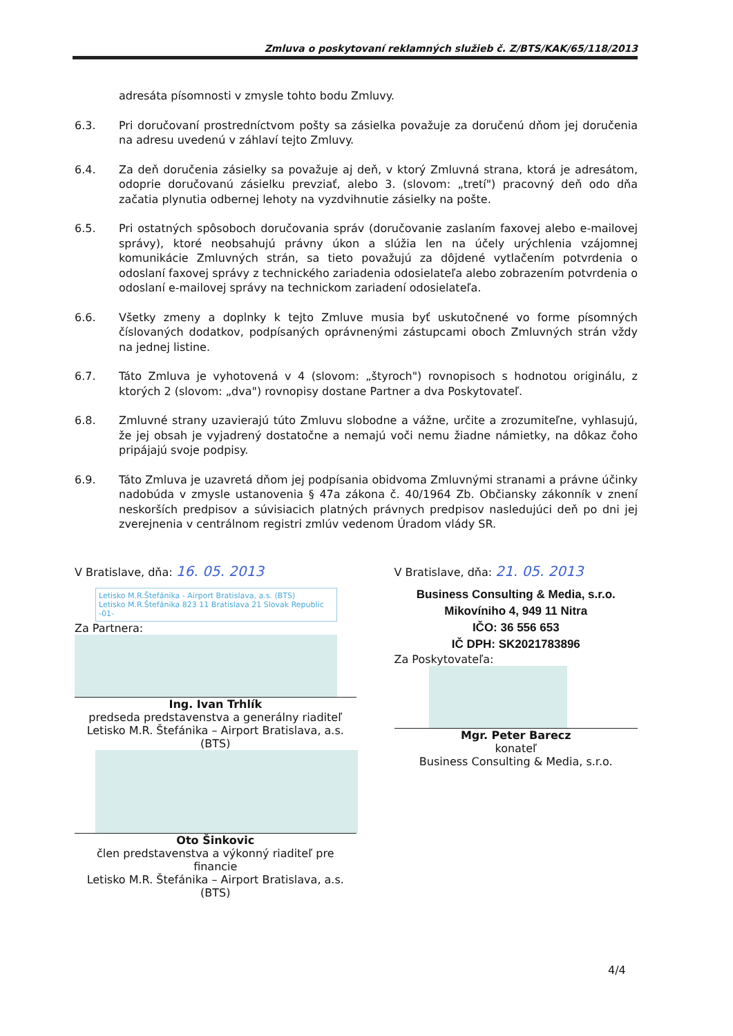Zmluva o poskytovaní reklamných služieb č. Z/BTS/KAK/65/118/2013
adresáta písomnosti v zmysle tohto bodu Zmluvy.
6.3. Pri doručovaní prostredníctvom pošty sa zásielka považuje za doručenú dňom jej doručenia na adresu uvedenú v záhlaví tejto Zmluvy.
6.4. Za deň doručenia zásielky sa považuje aj deň, v ktorý Zmluvná strana, ktorá je adresátom, odoprie doručovanú zásielku prevziať, alebo 3. (slovom: „tretí") pracovný deň odo dňa začatia plynutia odbernej lehoty na vyzdvihnutie zásielky na pošte.
6.5. Pri ostatných spôsoboch doručovania správ (doručovanie zaslaním faxovej alebo e-mailovej správy), ktoré neobsahujú právny úkon a slúžia len na účely urýchlenia vzájomnej komunikácie Zmluvných strán, sa tieto považujú za dôjdené vytlačením potvrdenia o odoslaní faxovej správy z technického zariadenia odosielateľa alebo zobrazením potvrdenia o odoslaní e-mailovej správy na technickom zariadení odosielateľa.
6.6. Všetky zmeny a doplnky k tejto Zmluve musia byť uskutočnené vo forme písomných číslovaných dodatkov, podpísaných oprávnenými zástupcami oboch Zmluvných strán vždy na jednej listine.
6.7. Táto Zmluva je vyhotovená v 4 (slovom: „štyroch") rovnopisoch s hodnotou originálu, z ktorých 2 (slovom: „dva") rovnopisy dostane Partner a dva Poskytovateľ.
6.8. Zmluvné strany uzavierajú túto Zmluvu slobodne a vážne, určite a zrozumiteľne, vyhlasujú, že jej obsah je vyjadrený dostatočne a nemajú voči nemu žiadne námietky, na dôkaz čoho pripájajú svoje podpisy.
6.9. Táto Zmluva je uzavretá dňom jej podpísania obidvoma Zmluvnými stranami a právne účinky nadobúda v zmysle ustanovenia § 47a zákona č. 40/1964 Zb. Občiansky zákonník v znení neskorších predpisov a súvisiacich platných právnych predpisov nasledujúci deň po dni jej zverejnenia v centrálnom registri zmlúv vedenom Úradom vlády SR.
V Bratislave, dňa: 16. 05. 2013
Letisko M.R.Štefánika - Airport Bratislava, a.s. (BTS)
Letisko M.R.Štefánika 823 11 Bratislava 21 Slovak Republic -01-
Za Partnera:
Ing. Ivan Trhlík
predseda predstavenstva a generálny riaditeľ
Letisko M.R. Štefánika – Airport Bratislava, a.s. (BTS)
Oto Šinkovic
člen predstavenstva a výkonný riaditeľ pre financie
Letisko M.R. Štefánika – Airport Bratislava, a.s. (BTS)
V Bratislave, dňa: 21. 05. 2013
Business Consulting & Media, s.r.o.
Mikovíniho 4, 949 11 Nitra
IČO: 36 556 653
IČ DPH: SK2021783896
Za Poskytovateľa:
Mgr. Peter Barecz
konateľ
Business Consulting & Media, s.r.o.
4/4